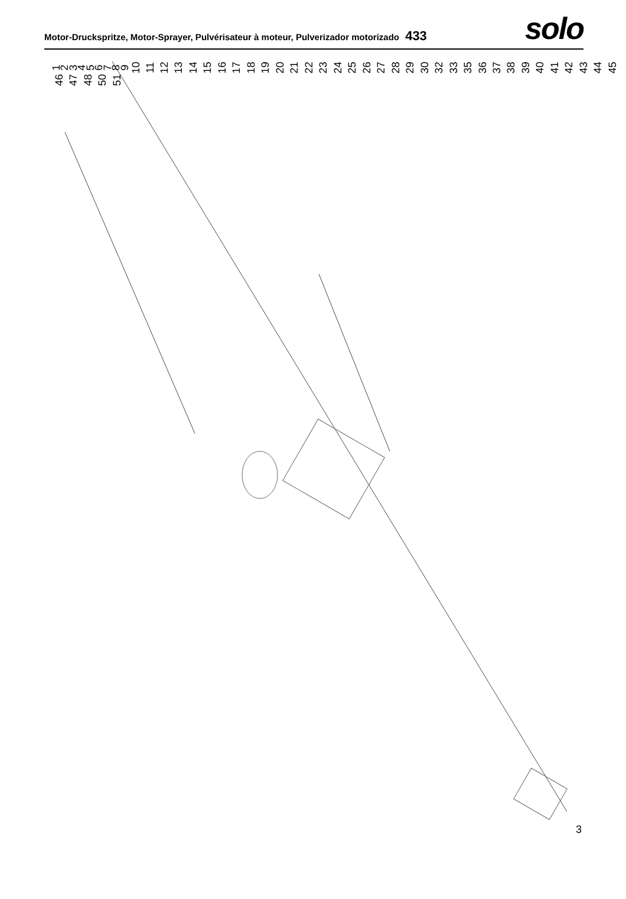Motor-Druckspritze, Motor-Sprayer, Pulvérisateur à moteur, Pulverizador motorizado 433
solo
1 2 3 4 5 6 7 8 9 10 11 12 13 14 15 16 17 18 19 20 21 22 23 24 25 26 27 28 29 30 32 33 35 36 37 38 39 40 41 42 43 44 45 46 47 48 50 51
3